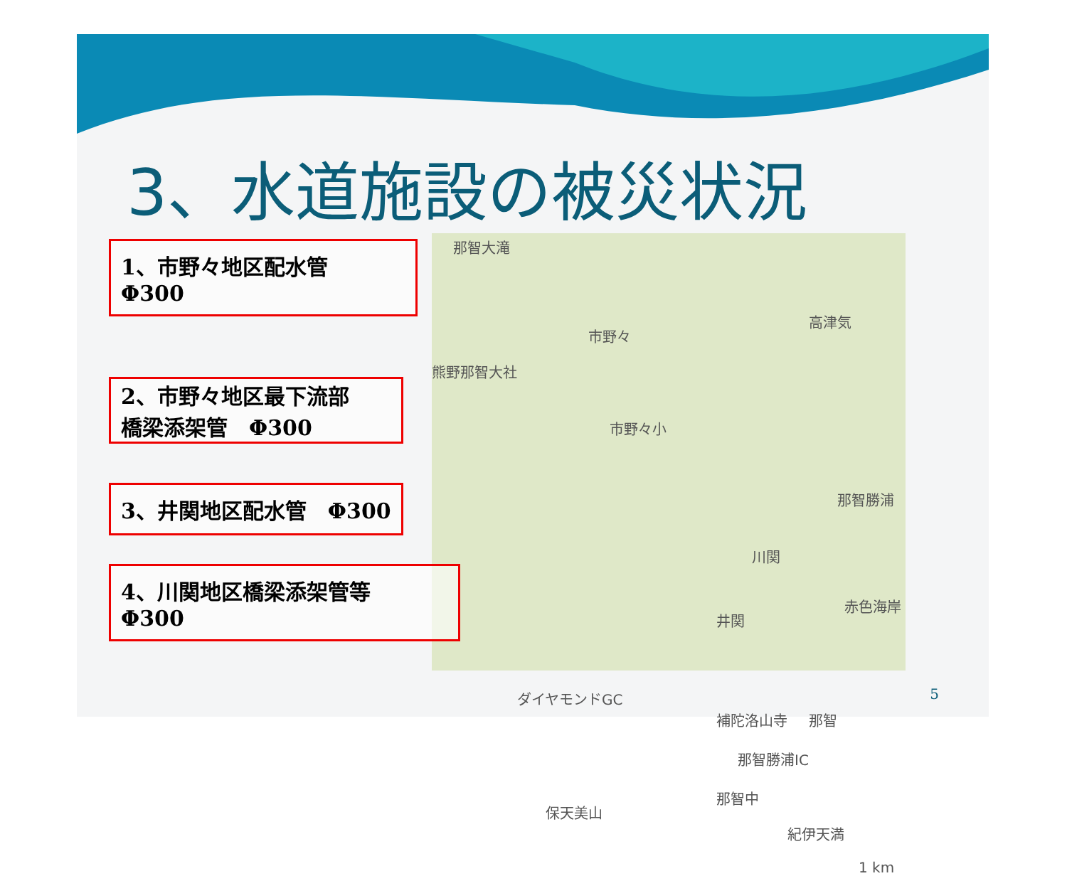3、水道施設の被災状況
那智大滝
市野々
高津気
熊野那智大社
市野々小
那智勝浦
川関
井関
赤色海岸
ダイヤモンドGC
補陀洛山寺 那智
那智勝浦IC
那智中
保天美山
紀伊天満
1 km
1、市野々地区配水管　Φ300
2、市野々地区最下流部
橋梁添架管　Φ300
3、井関地区配水管　Φ300
4、川関地区橋梁添架管等　Φ300
5